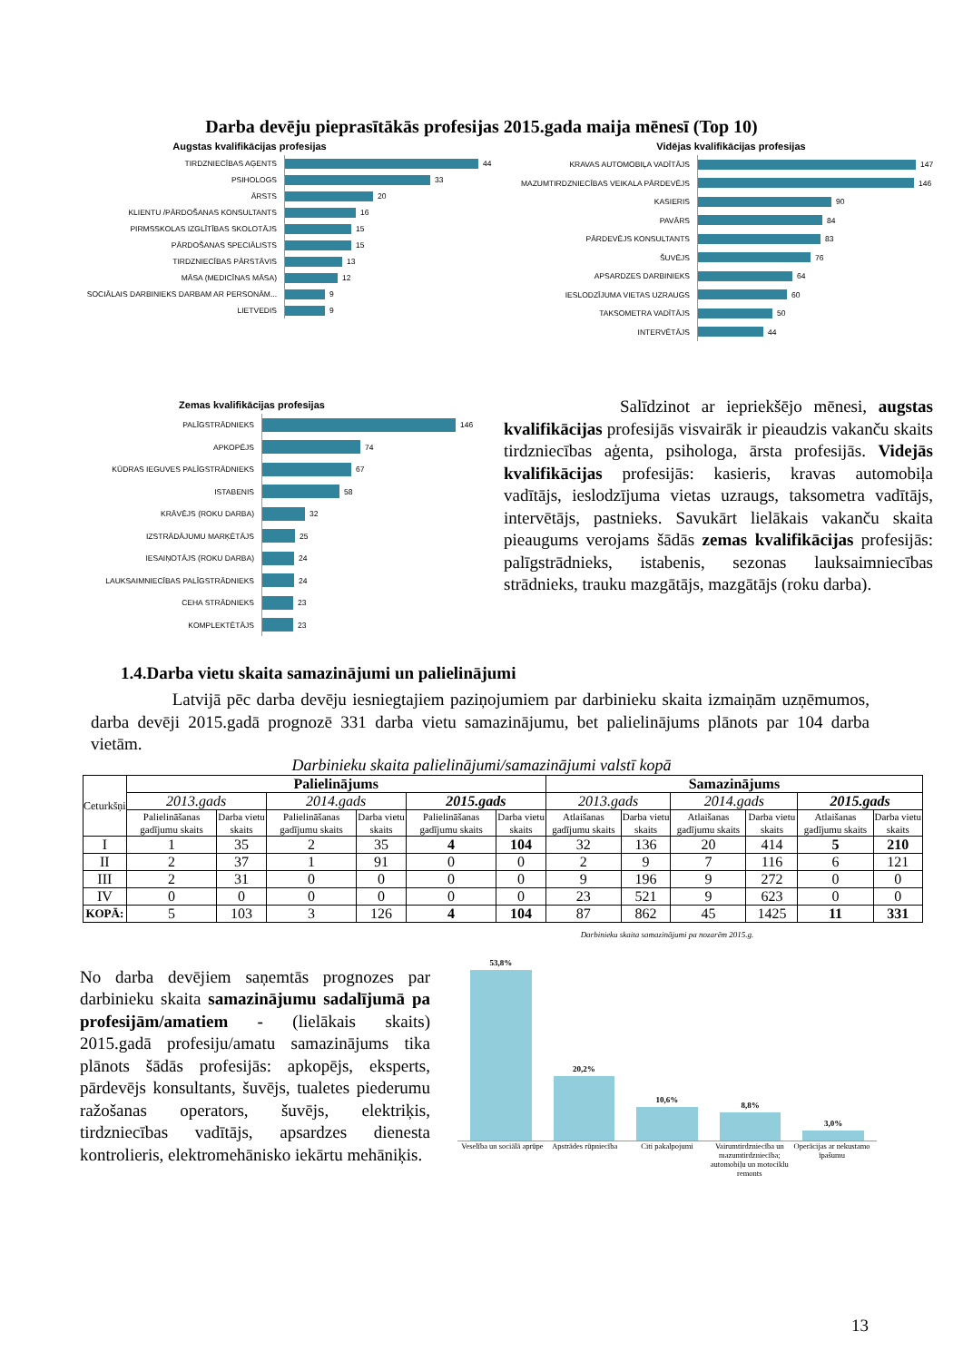Darba devēju pieprasītākās profesijas 2015.gada maija mēnesī (Top 10)
Augstas kvalifikācijas profesijas
TIRDZNIECĪBAS AĢENTS
44
PSIHOLOGS
33
ĀRSTS
20
KLIENTU /PĀRDOŠANAS KONSULTANTS
16
PIRMSSKOLAS IZGLĪTĪBAS SKOLOTĀJS
15
PĀRDOŠANAS SPECIĀLISTS
15
TIRDZNIECĪBAS PĀRSTĀVIS
13
MĀSA (MEDICĪNAS MĀSA)
12
SOCIĀLAIS DARBINIEKS DARBAM AR PERSONĀM...
9
LIETVEDIS
9
Vidējas kvalifikācijas profesijas
KRAVAS AUTOMOBIĻA VADĪTĀJS
147
MAZUMTIRDZNIECĪBAS VEIKALA PĀRDEVĒJS
146
KASIERIS
90
PAVĀRS
84
PĀRDEVĒJS KONSULTANTS
83
ŠUVĒJS
76
APSARDZES DARBINIEKS
64
IESLODZĪJUMA VIETAS UZRAUGS
60
TAKSOMETRA VADĪTĀJS
50
INTERVĒTĀJS
44
Zemas kvalifikācijas profesijas
PALĪGSTRĀDNIEKS
146
APKOPĒJS
74
KŪDRAS IEGUVES PALĪGSTRĀDNIEKS
67
ISTABENIS
58
KRĀVĒJS (ROKU DARBA)
32
IZSTRĀDĀJUMU MARĶĒTĀJS
25
IESAIŅOTĀJS (ROKU DARBA)
24
LAUKSAIMNIECĪBAS PALĪGSTRĀDNIEKS
24
CEHA STRĀDNIEKS
23
KOMPLEKTĒTĀJS
23
Salīdzinot ar iepriekšējo mēnesi, augstas kvalifikācijas profesijās visvairāk ir pieaudzis vakanču skaits tirdzniecības aģenta, psihologa, ārsta profesijās. Videjās kvalifikācijas profesijās: kasieris, kravas automobiļa vadītājs, ieslodzījuma vietas uzraugs, taksometra vadītājs, intervētājs, pastnieks. Savukārt lielākais vakanču skaita pieaugums verojams šādās zemas kvalifikācijas profesijās: palīgstrādnieks, istabenis, sezonas lauksaimniecības strādnieks, trauku mazgātājs, mazgātājs (roku darba).
1.4.Darba vietu skaita samazinājumi un palielinājumi
Latvijā pēc darba devēju iesniegtajiem paziņojumiem par darbinieku skaita izmaiņām uzņēmumos, darba devēji 2015.gadā prognozē 331 darba vietu samazinājumu, bet palielinājums plānots par 104 darba vietām.
Darbinieku skaita palielinājumi/samazinājumi valstī kopā
| Ceturkšņi | Palielinājums | | | | | | Samazinājums | | | | | |
| | 2013.gads | | 2014.gads | | 2015.gads | | 2013.gads | | 2014.gads | | 2015.gads | |
| | Palielināšanas gadījumu skaits | Darba vietu skaits | Palielināšanas gadījumu skaits | Darba vietu skaits | Palielināšanas gadījumu skaits | Darba vietu skaits | Atlaišanas gadījumu skaits | Darba vietu skaits | Atlaišanas gadījumu skaits | Darba vietu skaits | Atlaišanas gadījumu skaits | Darba vietu skaits |
| I | 1 | 35 | 2 | 35 | 4 | 104 | 32 | 136 | 20 | 414 | 5 | 210 |
| II | 2 | 37 | 1 | 91 | 0 | 0 | 2 | 9 | 7 | 116 | 6 | 121 |
| III | 2 | 31 | 0 | 0 | 0 | 0 | 9 | 196 | 9 | 272 | 0 | 0 |
| IV | 0 | 0 | 0 | 0 | 0 | 0 | 23 | 521 | 9 | 623 | 0 | 0 |
| KOPĀ: | 5 | 103 | 3 | 126 | 4 | 104 | 87 | 862 | 45 | 1425 | 11 | 331 |
No darba devējiem saņemtās prognozes par darbinieku skaita samazinājumu sadalījumā pa profesijām/amatiem - (lielākais skaits) 2015.gadā profesiju/amatu samazinājums tika plānots šādās profesijās: apkopējs, eksperts, pārdevējs konsultants, šuvējs, tualetes piederumu ražošanas operators, šuvējs, elektriķis, tirdzniecības vadītājs, apsardzes dienesta kontrolieris, elektromehānisko iekārtu mehāniķis.
Darbinieku skaita samazinājumi pa nozarēm 2015.g.
53,8%
20,2%
10,6%
8,8%
3,0%
Veselība un sociālā aprūpe Apstrādes rūpniecība Citi pakalpojumi Vairumtirdzniecība un mazumtirdzniecība; automobiļu un motociklu remonts
Operācijas ar nekustamo īpašumu
13